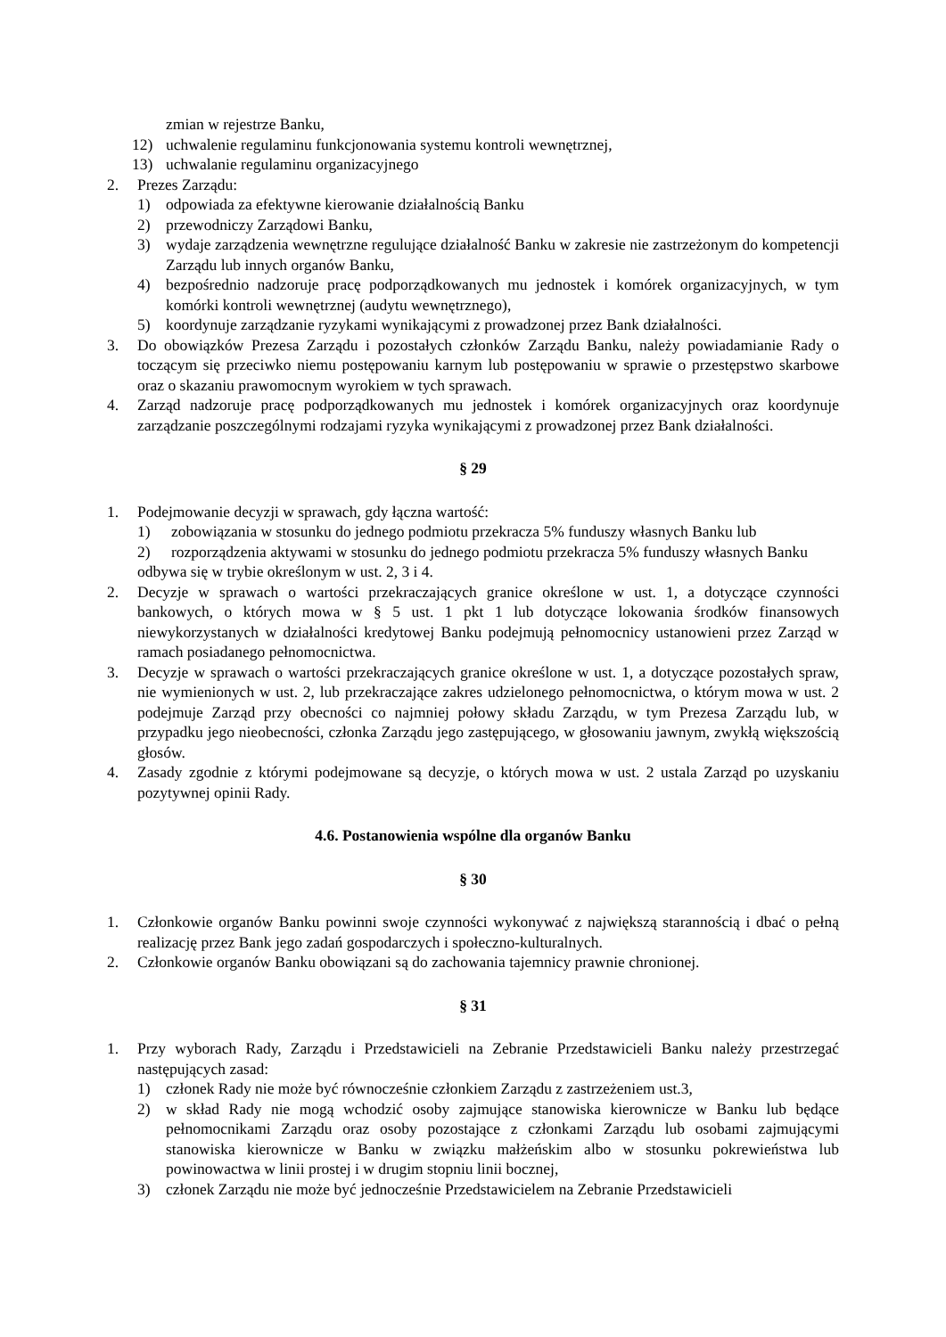zmian w rejestrze Banku,
12) uchwalenie regulaminu funkcjonowania systemu kontroli wewnętrznej,
13) uchwalanie regulaminu organizacyjnego
2. Prezes Zarządu:
1) odpowiada za efektywne kierowanie działalnością Banku
2) przewodniczy Zarządowi Banku,
3) wydaje zarządzenia wewnętrzne regulujące działalność Banku w zakresie nie zastrzeżonym do kompetencji Zarządu lub innych organów Banku,
4) bezpośrednio nadzoruje pracę podporządkowanych mu jednostek i komórek organizacyjnych, w tym komórki kontroli wewnętrznej (audytu wewnętrznego),
5) koordynuje zarządzanie ryzykami wynikającymi z prowadzonej przez Bank działalności.
3. Do obowiązków Prezesa Zarządu i pozostałych członków Zarządu Banku, należy powiadamianie Rady o toczącym się przeciwko niemu postępowaniu karnym lub postępowaniu w sprawie o przestępstwo skarbowe oraz o skazaniu prawomocnym wyrokiem w tych sprawach.
4. Zarząd nadzoruje pracę podporządkowanych mu jednostek i komórek organizacyjnych oraz koordynuje zarządzanie poszczególnymi rodzajami ryzyka wynikającymi z prowadzonej przez Bank działalności.
§ 29
1. Podejmowanie decyzji w sprawach, gdy łączna wartość:
1) zobowiązania w stosunku do jednego podmiotu przekracza 5% funduszy własnych Banku lub
2) rozporządzenia aktywami w stosunku do jednego podmiotu przekracza 5% funduszy własnych Banku
odbywa się w trybie określonym w ust. 2, 3 i 4.
2. Decyzje w sprawach o wartości przekraczających granice określone w ust. 1, a dotyczące czynności bankowych, o których mowa w § 5 ust. 1 pkt 1 lub dotyczące lokowania środków finansowych niewykorzystanych w działalności kredytowej Banku podejmują pełnomocnicy ustanowieni przez Zarząd w ramach posiadanego pełnomocnictwa.
3. Decyzje w sprawach o wartości przekraczających granice określone w ust. 1, a dotyczące pozostałych spraw, nie wymienionych w ust. 2, lub przekraczające zakres udzielonego pełnomocnictwa, o którym mowa w ust. 2 podejmuje Zarząd przy obecności co najmniej połowy składu Zarządu, w tym Prezesa Zarządu lub, w przypadku jego nieobecności, członka Zarządu jego zastępującego, w głosowaniu jawnym, zwykłą większością głosów.
4. Zasady zgodnie z którymi podejmowane są decyzje, o których mowa w ust. 2 ustala Zarząd po uzyskaniu pozytywnej opinii Rady.
4.6. Postanowienia wspólne dla organów Banku
§ 30
1. Członkowie organów Banku powinni swoje czynności wykonywać z największą starannością i dbać o pełną realizację przez Bank jego zadań gospodarczych i społeczno-kulturalnych.
2. Członkowie organów Banku obowiązani są do zachowania tajemnicy prawnie chronionej.
§ 31
1. Przy wyborach Rady, Zarządu i Przedstawicieli na Zebranie Przedstawicieli Banku należy przestrzegać następujących zasad:
1) członek Rady nie może być równocześnie członkiem Zarządu z zastrzeżeniem ust.3,
2) w skład Rady nie mogą wchodzić osoby zajmujące stanowiska kierownicze w Banku lub będące pełnomocnikami Zarządu oraz osoby pozostające z członkami Zarządu lub osobami zajmującymi stanowiska kierownicze w Banku w związku małżeńskim albo w stosunku pokrewieństwa lub powinowactwa w linii prostej i w drugim stopniu linii bocznej,
3) członek Zarządu nie może być jednocześnie Przedstawicielem na Zebranie Przedstawicieli